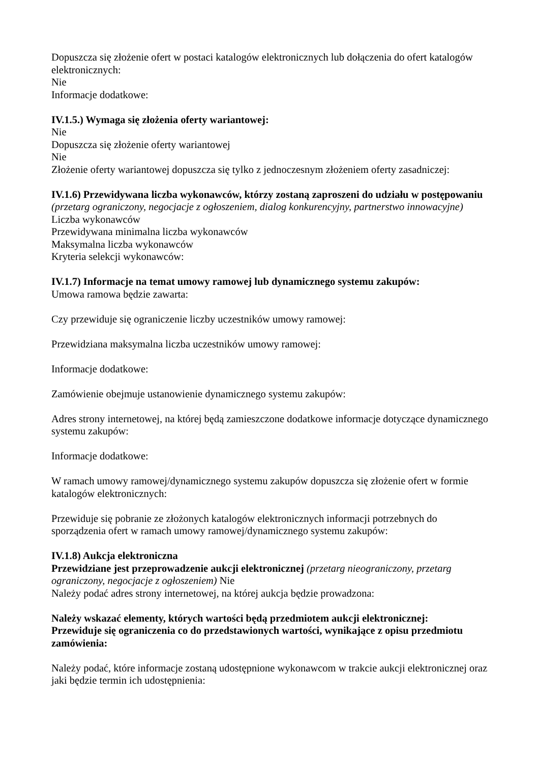Dopuszcza się złożenie ofert w postaci katalogów elektronicznych lub dołączenia do ofert katalogów elektronicznych:
Nie
Informacje dodatkowe:
IV.1.5.) Wymaga się złożenia oferty wariantowej:
Nie
Dopuszcza się złożenie oferty wariantowej
Nie
Złożenie oferty wariantowej dopuszcza się tylko z jednoczesnym złożeniem oferty zasadniczej:
IV.1.6) Przewidywana liczba wykonawców, którzy zostaną zaproszeni do udziału w postępowaniu
(przetarg ograniczony, negocjacje z ogłoszeniem, dialog konkurencyjny, partnerstwo innowacyjne)
Liczba wykonawców
Przewidywana minimalna liczba wykonawców
Maksymalna liczba wykonawców
Kryteria selekcji wykonawców:
IV.1.7) Informacje na temat umowy ramowej lub dynamicznego systemu zakupów:
Umowa ramowa będzie zawarta:
Czy przewiduje się ograniczenie liczby uczestników umowy ramowej:
Przewidziana maksymalna liczba uczestników umowy ramowej:
Informacje dodatkowe:
Zamówienie obejmuje ustanowienie dynamicznego systemu zakupów:
Adres strony internetowej, na której będą zamieszczone dodatkowe informacje dotyczące dynamicznego systemu zakupów:
Informacje dodatkowe:
W ramach umowy ramowej/dynamicznego systemu zakupów dopuszcza się złożenie ofert w formie katalogów elektronicznych:
Przewiduje się pobranie ze złożonych katalogów elektronicznych informacji potrzebnych do sporządzenia ofert w ramach umowy ramowej/dynamicznego systemu zakupów:
IV.1.8) Aukcja elektroniczna
Przewidziane jest przeprowadzenie aukcji elektronicznej (przetarg nieograniczony, przetarg ograniczony, negocjacje z ogłoszeniem) Nie
Należy podać adres strony internetowej, na której aukcja będzie prowadzona:
Należy wskazać elementy, których wartości będą przedmiotem aukcji elektronicznej:
Przewiduje się ograniczenia co do przedstawionych wartości, wynikające z opisu przedmiotu zamówienia:
Należy podać, które informacje zostaną udostępnione wykonawcom w trakcie aukcji elektronicznej oraz jaki będzie termin ich udostępnienia: